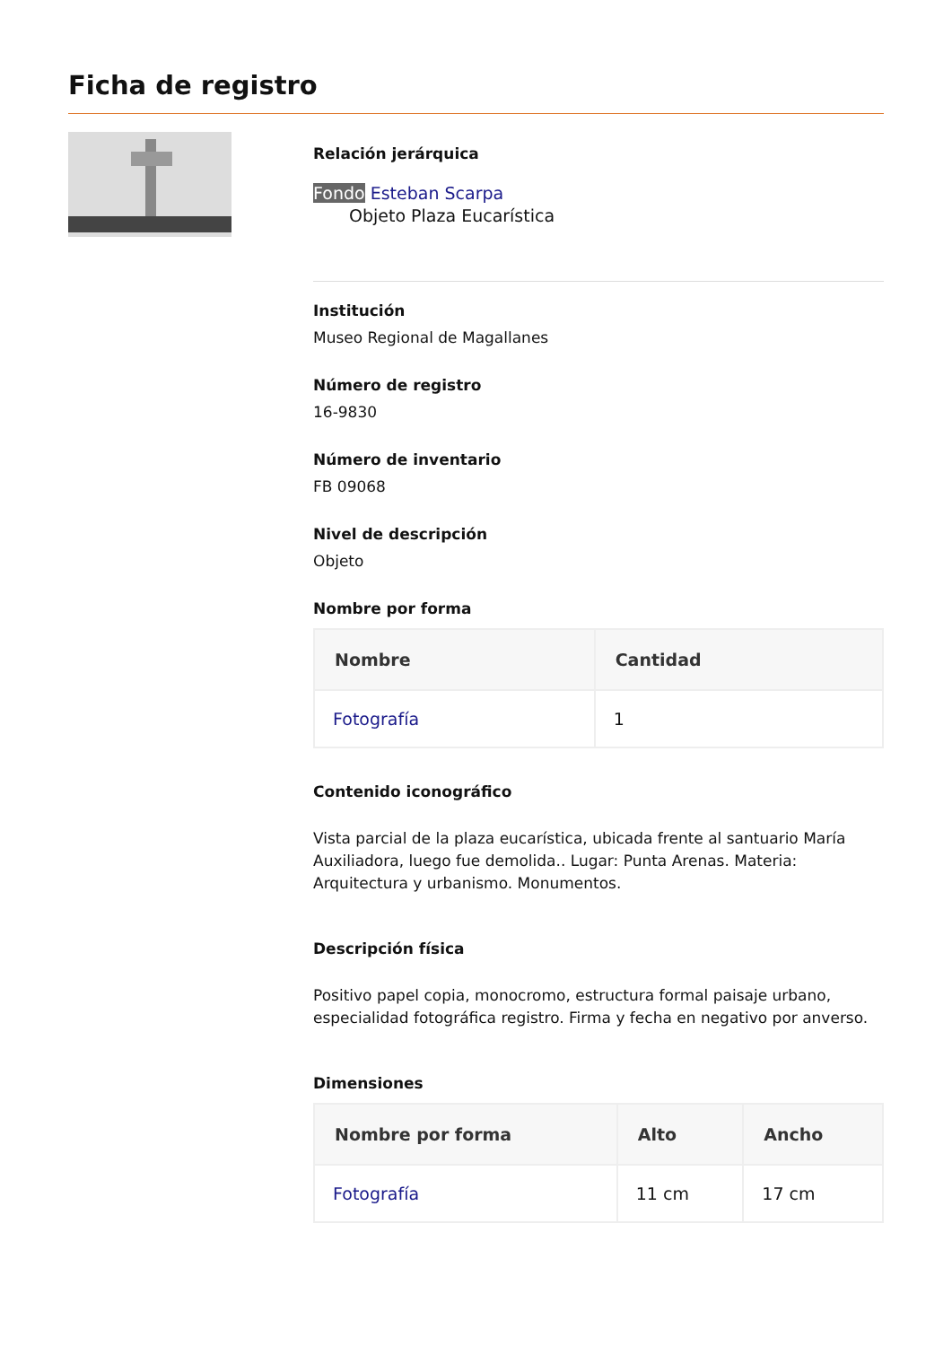Ficha de registro
Relación jerárquica
Fondo Esteban Scarpa
Objeto Plaza Eucarística
Institución
Museo Regional de Magallanes
Número de registro
16-9830
Número de inventario
FB 09068
Nivel de descripción
Objeto
Nombre por forma
| Nombre | Cantidad |
| --- | --- |
| Fotografía | 1 |
Contenido iconográfico
Vista parcial de la plaza eucarística, ubicada frente al santuario María Auxiliadora, luego fue demolida.. Lugar: Punta Arenas. Materia: Arquitectura y urbanismo. Monumentos.
Descripción física
Positivo papel copia, monocromo, estructura formal paisaje urbano, especialidad fotográfica registro. Firma y fecha en negativo por anverso.
Dimensiones
| Nombre por forma | Alto | Ancho |
| --- | --- | --- |
| Fotografía | 11 cm | 17 cm |